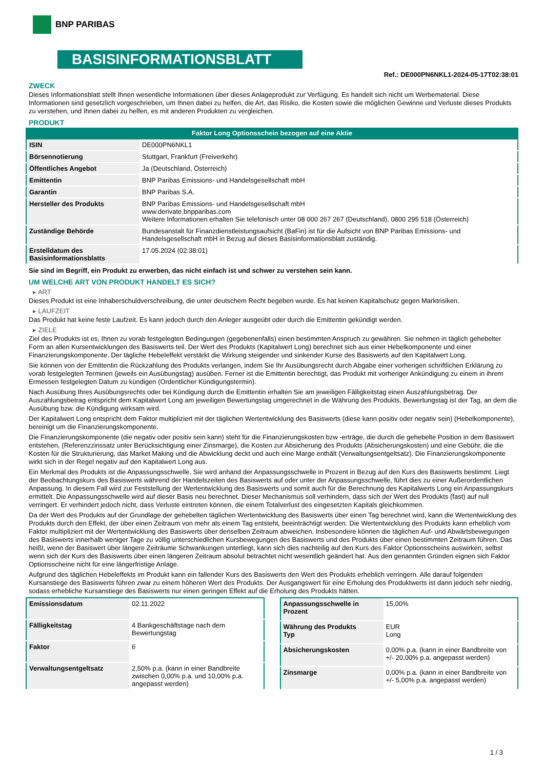BNP PARIBAS
BASISINFORMATIONSBLATT
Ref.: DE000PN6NKL1-2024-05-17T02:38:01
ZWECK
Dieses Informationsblatt stellt Ihnen wesentliche Informationen über dieses Anlageprodukt zur Verfügung. Es handelt sich nicht um Werbematerial. Diese Informationen sind gesetzlich vorgeschrieben, um Ihnen dabei zu helfen, die Art, das Risiko, die Kosten sowie die möglichen Gewinne und Verluste dieses Produkts zu verstehen, und Ihnen dabei zu helfen, es mit anderen Produkten zu vergleichen.
PRODUKT
Faktor Long Optionsschein bezogen auf eine Aktie
| ISIN | DE000PN6NKL1 |
| Börsennotierung | Stuttgart, Frankfurt (Freiverkehr) |
| Öffentliches Angebot | Ja (Deutschland, Österreich) |
| Emittentin | BNP Paribas Emissions- und Handelsgesellschaft mbH |
| Garantin | BNP Paribas S.A. |
| Hersteller des Produkts | BNP Paribas Emissions- und Handelsgesellschaft mbH www.derivate.bnpparibas.com Weitere Informationen erhalten Sie telefonisch unter 08 000 267 267 (Deutschland), 0800 295 518 (Österreich) |
| Zuständige Behörde | Bundesanstalt für Finanzdienstleistungsaufsicht (BaFin) ist für die Aufsicht von BNP Paribas Emissions- und Handelsgesellschaft mbH in Bezug auf dieses Basisinformationsblatt zuständig. |
| Erstelldatum des Basisinformationsblatts | 17.05.2024 (02:38:01) |
Sie sind im Begriff, ein Produkt zu erwerben, das nicht einfach ist und schwer zu verstehen sein kann.
UM WELCHE ART VON PRODUKT HANDELT ES SICH?
▸ ART
Dieses Produkt ist eine Inhaberschuldverschreibung, die unter deutschem Recht begeben wurde. Es hat keinen Kapitalschutz gegen Marktrisiken.
▸ LAUFZEIT
Das Produkt hat keine feste Laufzeit. Es kann jedoch durch den Anleger ausgeübt oder durch die Emittentin gekündigt werden.
▸ ZIELE
Ziel des Produkts ist es, Ihnen zu vorab festgelegten Bedingungen (gegebenenfalls) einen bestimmten Anspruch zu gewähren. Sie nehmen in täglich gehebelter Form an allen Kursentwicklungen des Basiswerts teil. Der Wert des Produkts (Kapitalwert Long) berechnet sich aus einer Hebelkomponente und einer Finanzierungskomponente. Der tägliche Hebeleffekt verstärkt die Wirkung steigender und sinkender Kurse des Basiswerts auf den Kapitalwert Long.
Sie können von der Emittentin die Rückzahlung des Produkts verlangen, indem Sie Ihr Ausübungsrecht durch Abgabe einer vorherigen schriftlichen Erklärung zu vorab festgelegten Terminen (jeweils ein Ausübungstag) ausüben. Ferner ist die Emittentin berechtigt, das Produkt mit vorheriger Ankündigung zu einem in ihrem Ermessen festgelegten Datum zu kündigen (Ordentlicher Kündigungstermin).
Nach Ausübung Ihres Ausübungsrechts oder bei Kündigung durch die Emittentin erhalten Sie am jeweiligen Fälligkeitstag einen Auszahlungsbetrag. Der Auszahlungsbetrag entspricht dem Kapitalwert Long am jeweiligen Bewertungstag umgerechnet in die Währung des Produkts. Bewertungstag ist der Tag, an dem die Ausübung bzw. die Kündigung wirksam wird.
Der Kapitalwert Long entspricht dem Faktor multipliziert mit der täglichen Wertentwicklung des Basiswerts (diese kann positiv oder negativ sein) (Hebelkomponente), bereinigt um die Finanzierungskomponente.
Die Finanzierungskomponente (die negativ oder positiv sein kann) steht für die Finanzierungskosten bzw -erträge, die durch die gehebelte Position in dem Basiswert entstehen, (Referenzzinssatz unter Berücksichtigung einer Zinsmarge), die Kosten zur Absicherung des Produkts (Absicherungskosten) und eine Gebühr, die die Kosten für die Strukturierung, das Market Making und die Abwicklung deckt und auch eine Marge enthält (Verwaltungsentgeltsatz). Die Finanzierungskomponente wirkt sich in der Regel negativ auf den Kapitalwert Long aus.
Ein Merkmal des Produkts ist die Anpassungsschwelle. Sie wird anhand der Anpassungsschwelle in Prozent in Bezug auf den Kurs des Basiswerts bestimmt. Liegt der Beobachtungskurs des Basiswerts während der Handelszeiten des Basiswerts auf oder unter der Anpassungsschwelle, führt dies zu einer Außerordentlichen Anpassung. In diesem Fall wird zur Feststellung der Wertentwicklung des Basiswerts und somit auch für die Berechnung des Kapitalwerts Long ein Anpassungskurs ermittelt. Die Anpassungsschwelle wird auf dieser Basis neu berechnet. Dieser Mechanismus soll verhindern, dass sich der Wert des Produkts (fast) auf null verringert. Er verhindert jedoch nicht, dass Verluste eintreten können, die einem Totalverlust des eingesetzten Kapitals gleichkommen.
Da der Wert des Produkts auf der Grundlage der gehebelten täglichen Wertentwicklung des Basiswerts über einen Tag berechnet wird, kann die Wertentwicklung des Produkts durch den Effekt, der über einen Zeitraum von mehr als einem Tag entsteht, beeinträchtigt werden. Die Wertentwicklung des Produkts kann erheblich vom Faktor multipliziert mit der Wertentwicklung des Basiswerts über denselben Zeitraum abweichen. Insbesondere können die täglichen Auf- und Abwärtsbewegungen des Basiswerts innerhalb weniger Tage zu völlig unterschiedlichen Kursbewegungen des Basiswerts und des Produkts über einen bestimmten Zeitraum führen. Das heißt, wenn der Basiswert über längere Zeiträume Schwankungen unterliegt, kann sich dies nachteilig auf den Kurs des Faktor Optionsscheins auswirken, selbst wenn sich der Kurs des Basiswerts über einen längeren Zeitraum absolut betrachtet nicht wesentlich geändert hat. Aus den genannten Gründen eignen sich Faktor Optionsscheine nicht für eine längerfristige Anlage.
Aufgrund des täglichen Hebeleffekts im Produkt kann ein fallender Kurs des Basiswerts den Wert des Produkts erheblich verringern. Alle darauf folgenden Kursanstiege des Basiswerts führen zwar zu einem höheren Wert des Produkts. Der Ausgangswert für eine Erholung des Produktwerts ist dann jedoch sehr niedrig, sodass erhebliche Kursanstiege des Basiswerts nur einen geringen Effekt auf die Erholung des Produkts hätten.
| Emissionsdatum | 02.11.2022 |
| Fälligkeitstag | 4 Bankgeschäftstage nach dem Bewertungstag |
| Faktor | 6 |
| Verwaltungsentgeltsatz | 2,50% p.a. (kann in einer Bandbreite zwischen 0,00% p.a. und 10,00% p.a. angepasst werden) |
| Anpassungsschwelle in Prozent | 15,00% |
| Währung des Produkts Typ | EUR Long |
| Absicherungskosten | 0,00% p.a. (kann in einer Bandbreite von +/- 20,00% p.a. angepasst werden) |
| Zinsmarge | 0,00% p.a. (kann in einer Bandbreite von +/- 5,00% p.a. angepasst werden) |
1 / 3